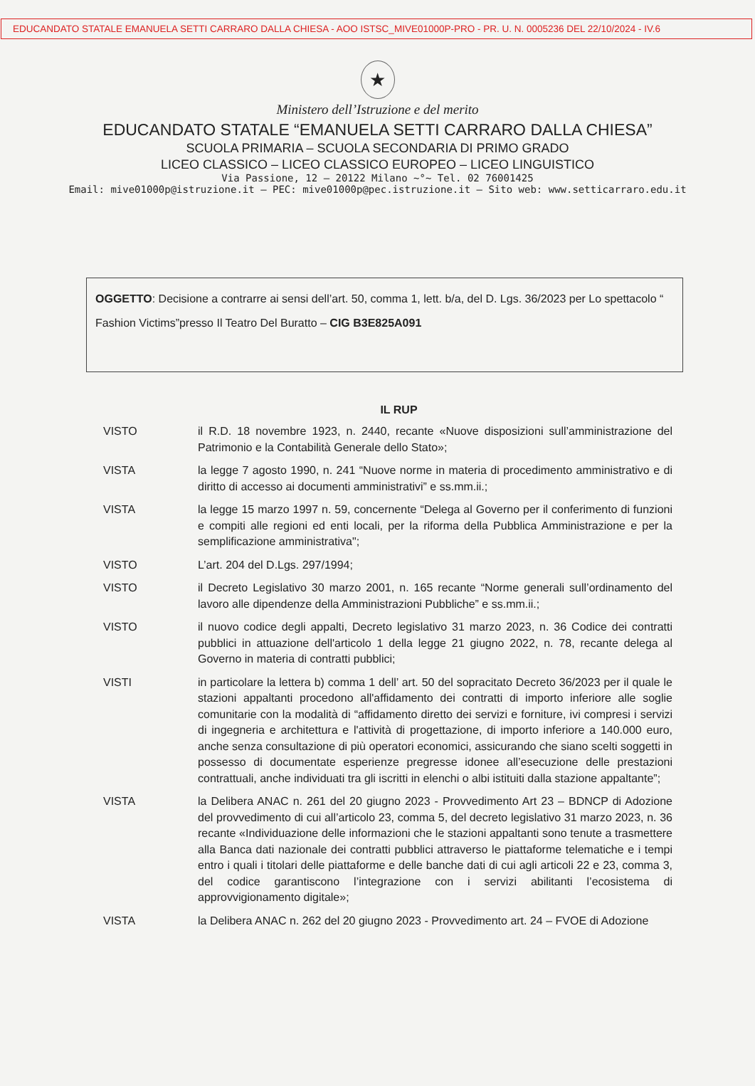EDUCANDATO STATALE EMANUELA SETTI CARRARO DALLA CHIESA - AOO ISTSC_MIVE01000P-PRO - PR. U. N. 0005236 DEL 22/10/2024 - IV.6
★
Ministero dell’Istruzione e del merito
EDUCANDATO STATALE “EMANUELA SETTI CARRARO DALLA CHIESA”
SCUOLA PRIMARIA – SCUOLA SECONDARIA DI PRIMO GRADO
LICEO CLASSICO – LICEO CLASSICO EUROPEO – LICEO LINGUISTICO
Via Passione, 12 – 20122 Milano ~°~ Tel. 02 76001425
Email: mive01000p@istruzione.it – PEC: mive01000p@pec.istruzione.it – Sito web: www.setticarraro.edu.it
OGGETTO: Decisione a contrarre ai sensi dell’art. 50, comma 1, lett. b/a, del D. Lgs. 36/2023 per Lo spettacolo “ Fashion Victims”presso Il Teatro Del Buratto – CIG B3E825A091
IL RUP
VISTO il R.D. 18 novembre 1923, n. 2440, recante «Nuove disposizioni sull’amministrazione del Patrimonio e la Contabilità Generale dello Stato»;
VISTA la legge 7 agosto 1990, n. 241 “Nuove norme in materia di procedimento amministrativo e di diritto di accesso ai documenti amministrativi” e ss.mm.ii.;
VISTA la legge 15 marzo 1997 n. 59, concernente “Delega al Governo per il conferimento di funzioni e compiti alle regioni ed enti locali, per la riforma della Pubblica Amministrazione e per la semplificazione amministrativa";
VISTO L’art. 204 del D.Lgs. 297/1994;
VISTO il Decreto Legislativo 30 marzo 2001, n. 165 recante “Norme generali sull’ordinamento del lavoro alle dipendenze della Amministrazioni Pubbliche” e ss.mm.ii.;
VISTO il nuovo codice degli appalti, Decreto legislativo 31 marzo 2023, n. 36 Codice dei contratti pubblici in attuazione dell'articolo 1 della legge 21 giugno 2022, n. 78, recante delega al Governo in materia di contratti pubblici;
VISTI in particolare la lettera b) comma 1 dell’ art. 50 del sopracitato Decreto 36/2023 per il quale le stazioni appaltanti procedono all'affidamento dei contratti di importo inferiore alle soglie comunitarie con la modalità di “affidamento diretto dei servizi e forniture, ivi compresi i servizi di ingegneria e architettura e l'attività di progettazione, di importo inferiore a 140.000 euro, anche senza consultazione di più operatori economici, assicurando che siano scelti soggetti in possesso di documentate esperienze pregresse idonee all’esecuzione delle prestazioni contrattuali, anche individuati tra gli iscritti in elenchi o albi istituiti dalla stazione appaltante”;
VISTA la Delibera ANAC n. 261 del 20 giugno 2023 - Provvedimento Art 23 – BDNCP di Adozione del provvedimento di cui all’articolo 23, comma 5, del decreto legislativo 31 marzo 2023, n. 36 recante «Individuazione delle informazioni che le stazioni appaltanti sono tenute a trasmettere alla Banca dati nazionale dei contratti pubblici attraverso le piattaforme telematiche e i tempi entro i quali i titolari delle piattaforme e delle banche dati di cui agli articoli 22 e 23, comma 3, del codice garantiscono l’integrazione con i servizi abilitanti l’ecosistema di approvvigionamento digitale»;
VISTA la Delibera ANAC n. 262 del 20 giugno 2023 - Provvedimento art. 24 – FVOE di Adozione